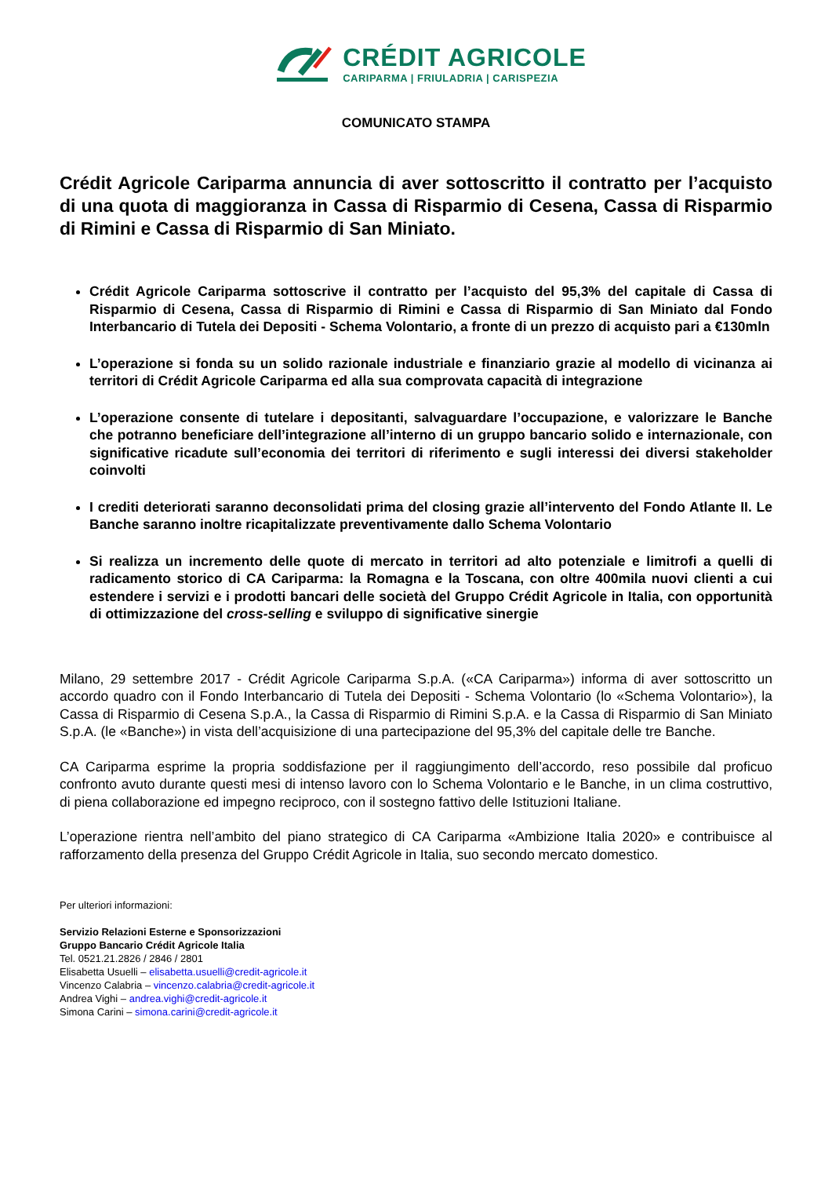CRÉDIT AGRICOLE
CARIPARMA | FRIULADRIA | CARISPEZIA
COMUNICATO STAMPA
Crédit Agricole Cariparma annuncia di aver sottoscritto il contratto per l’acquisto di una quota di maggioranza in Cassa di Risparmio di Cesena, Cassa di Risparmio di Rimini e Cassa di Risparmio di San Miniato.
Crédit Agricole Cariparma sottoscrive il contratto per l’acquisto del 95,3% del capitale di Cassa di Risparmio di Cesena, Cassa di Risparmio di Rimini e Cassa di Risparmio di San Miniato dal Fondo Interbancario di Tutela dei Depositi - Schema Volontario, a fronte di un prezzo di acquisto pari a €130mln
L’operazione si fonda su un solido razionale industriale e finanziario grazie al modello di vicinanza ai territori di Crédit Agricole Cariparma ed alla sua comprovata capacità di integrazione
L’operazione consente di tutelare i depositanti, salvaguardare l’occupazione, e valorizzare le Banche che potranno beneficiare dell’integrazione all’interno di un gruppo bancario solido e internazionale, con significative ricadute sull’economia dei territori di riferimento e sugli interessi dei diversi stakeholder coinvolti
I crediti deteriorati saranno deconsolidati prima del closing grazie all’intervento del Fondo Atlante II. Le Banche saranno inoltre ricapitalizzate preventivamente dallo Schema Volontario
Si realizza un incremento delle quote di mercato in territori ad alto potenziale e limitrofi a quelli di radicamento storico di CA Cariparma: la Romagna e la Toscana, con oltre 400mila nuovi clienti a cui estendere i servizi e i prodotti bancari delle società del Gruppo Crédit Agricole in Italia, con opportunità di ottimizzazione del cross-selling e sviluppo di significative sinergie
Milano, 29 settembre 2017 - Crédit Agricole Cariparma S.p.A. («CA Cariparma») informa di aver sottoscritto un accordo quadro con il Fondo Interbancario di Tutela dei Depositi - Schema Volontario (lo «Schema Volontario»), la Cassa di Risparmio di Cesena S.p.A., la Cassa di Risparmio di Rimini S.p.A. e la Cassa di Risparmio di San Miniato S.p.A. (le «Banche») in vista dell’acquisizione di una partecipazione del 95,3% del capitale delle tre Banche.
CA Cariparma esprime la propria soddisfazione per il raggiungimento dell’accordo, reso possibile dal proficuo confronto avuto durante questi mesi di intenso lavoro con lo Schema Volontario e le Banche, in un clima costruttivo, di piena collaborazione ed impegno reciproco, con il sostegno fattivo delle Istituzioni Italiane.
L’operazione rientra nell’ambito del piano strategico di CA Cariparma «Ambizione Italia 2020» e contribuisce al rafforzamento della presenza del Gruppo Crédit Agricole in Italia, suo secondo mercato domestico.
Per ulteriori informazioni:
Servizio Relazioni Esterne e Sponsorizzazioni
Gruppo Bancario Crédit Agricole Italia
Tel. 0521.21.2826 / 2846 / 2801
Elisabetta Usuelli – elisabetta.usuelli@credit-agricole.it
Vincenzo Calabria – vincenzo.calabria@credit-agricole.it
Andrea Vighi – andrea.vighi@credit-agricole.it
Simona Carini – simona.carini@credit-agricole.it